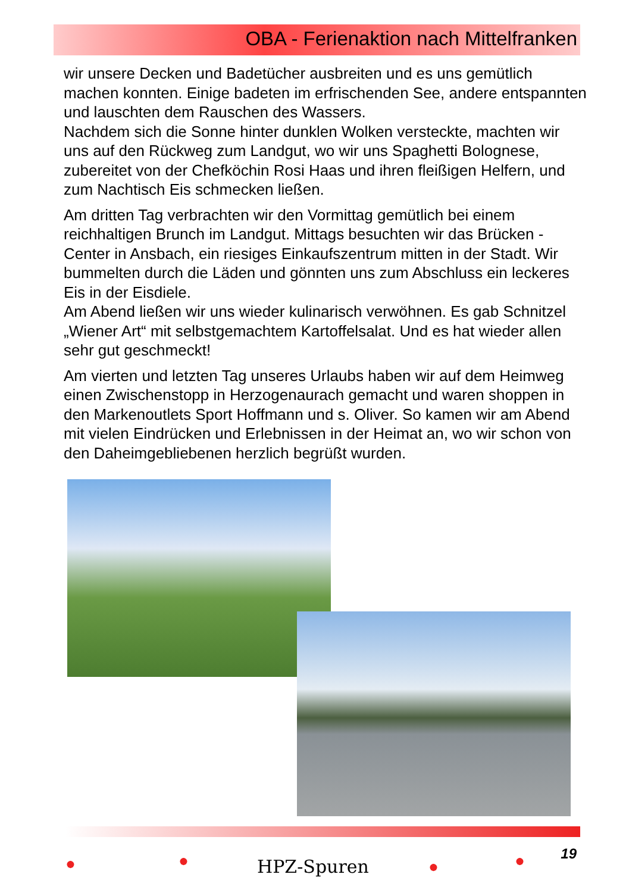OBA - Ferienaktion nach Mittelfranken
wir unsere Decken und Badetücher ausbreiten und es uns gemütlich machen konnten. Einige badeten im erfrischenden See, andere entspannten und lauschten dem Rauschen des Wassers.
Nachdem sich die Sonne hinter dunklen Wolken versteckte, machten wir uns auf den Rückweg zum Landgut, wo wir uns Spaghetti Bolognese, zubereitet von der Chefköchin Rosi Haas und ihren fleißigen Helfern, und zum Nachtisch Eis schmecken ließen.
Am dritten Tag verbrachten wir den Vormittag gemütlich bei einem reichhaltigen Brunch im Landgut. Mittags besuchten wir das Brücken -Center in Ansbach, ein riesiges Einkaufszentrum mitten in der Stadt. Wir bummelten durch die Läden und gönnten uns zum Abschluss ein leckeres Eis in der Eisdiele.
Am Abend ließen wir uns wieder kulinarisch verwöhnen. Es gab Schnitzel „Wiener Art“ mit selbstgemachtem Kartoffelsalat. Und es hat wieder allen sehr gut geschmeckt!
Am vierten und letzten Tag unseres Urlaubs haben wir auf dem Heimweg einen Zwischenstopp in Herzogenaurach gemacht und waren shoppen in den Markenoutlets Sport Hoffmann und s. Oliver. So kamen wir am Abend mit vielen Eindrücken und Erlebnissen in der Heimat an, wo wir schon von den Daheimgebliebenen herzlich begrüßt wurden.
19
● ● HPZ-Spuren ● ●